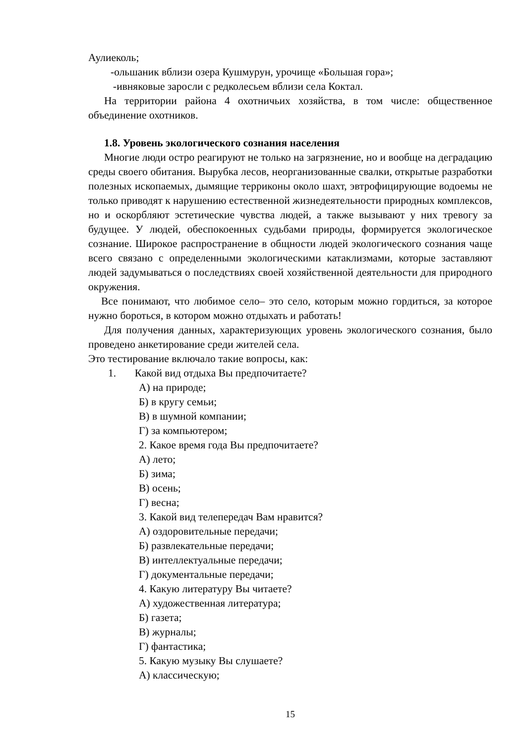Аулиеколь;
-ольшаник вблизи озера Кушмурун, урочище «Большая гора»;
-ивняковые заросли с редколесьем вблизи села Коктал.
На территории района 4 охотничьих хозяйства, в том числе: общественное объединение охотников.
1.8. Уровень экологического сознания населения
Многие люди остро реагируют не только на загрязнение, но и вообще на деградацию среды своего обитания. Вырубка лесов, неорганизованные свалки, открытые разработки полезных ископаемых, дымящие терриконы около шахт, эвтрофицирующие водоемы не только приводят к нарушению естественной жизнедеятельности природных комплексов, но и оскорбляют эстетические чувства людей, а также вызывают у них тревогу за будущее. У людей, обеспокоенных судьбами природы, формируется экологическое сознание. Широкое распространение в общности людей экологического сознания чаще всего связано с определенными экологическими катаклизмами, которые заставляют людей задумываться о последствиях своей хозяйственной деятельности для природного окружения.
Все понимают, что любимое село– это село, которым можно гордиться, за которое нужно бороться, в котором можно отдыхать и работать!
Для получения данных, характеризующих уровень экологического сознания, было проведено анкетирование среди жителей села.
Это тестирование включало такие вопросы, как:
1. Какой вид отдыха Вы предпочитаете?
А) на природе;
Б) в кругу семьи;
В) в шумной компании;
Г) за компьютером;
2. Какое время года Вы предпочитаете?
А) лето;
Б) зима;
В) осень;
Г) весна;
3. Какой вид телепередач Вам нравится?
А) оздоровительные передачи;
Б) развлекательные передачи;
В) интеллектуальные передачи;
Г) документальные передачи;
4. Какую литературу Вы читаете?
А) художественная литература;
Б) газета;
В) журналы;
Г) фантастика;
5. Какую музыку Вы слушаете?
А) классическую;
15